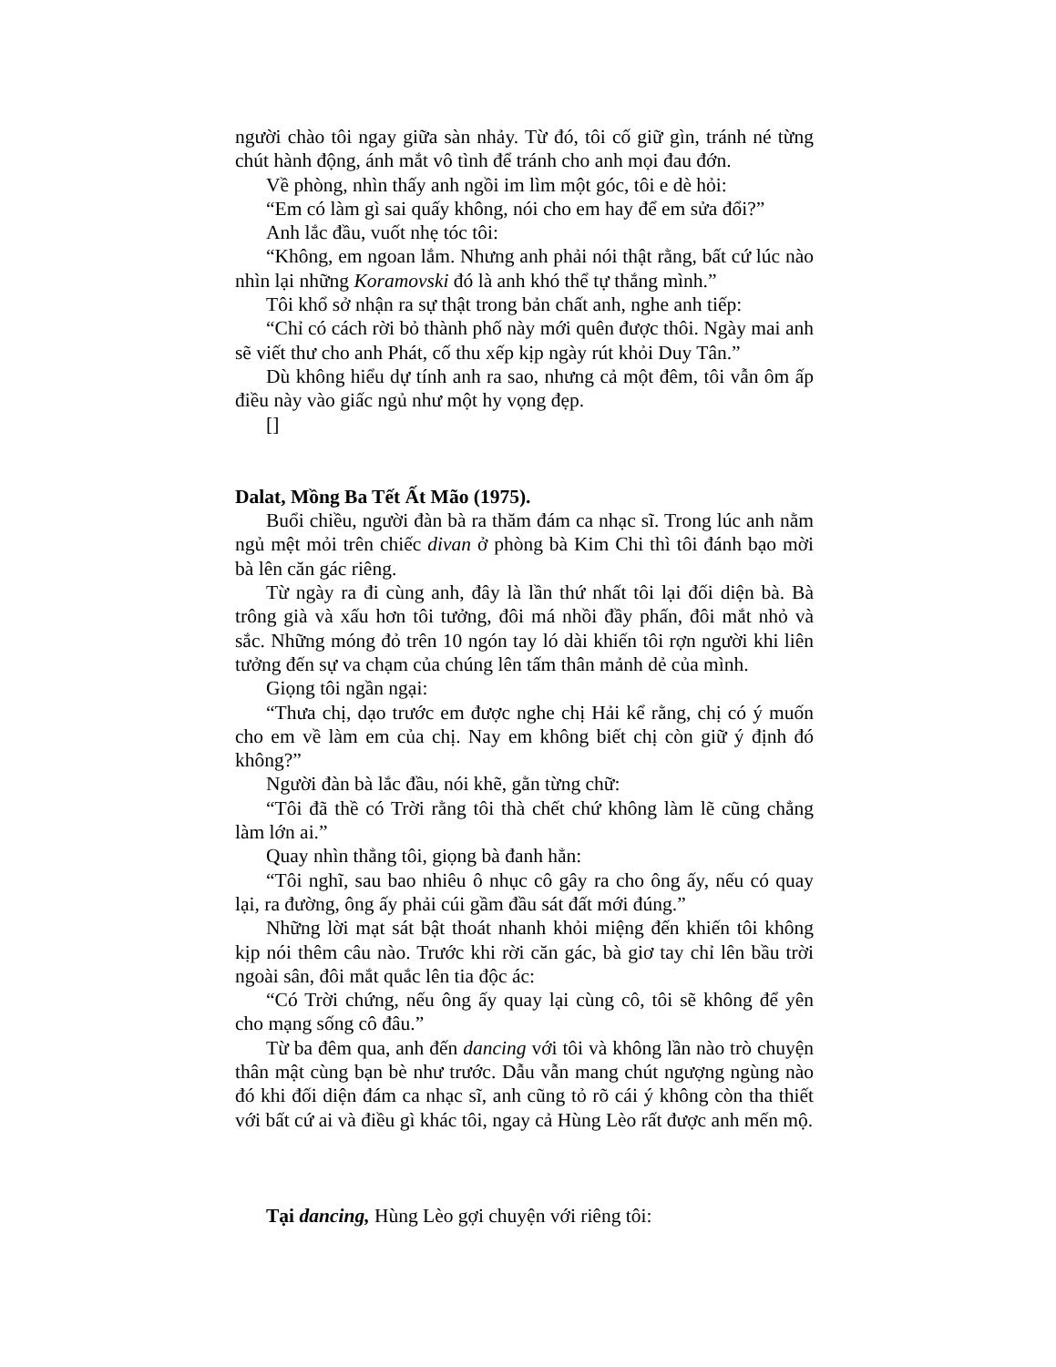người chào tôi ngay giữa sàn nhảy. Từ đó, tôi cố giữ gìn, tránh né từng chút hành động, ánh mắt vô tình để tránh cho anh mọi đau đớn.
Về phòng, nhìn thấy anh ngồi im lìm một góc, tôi e dè hỏi:
“Em có làm gì sai quấy không, nói cho em hay để em sửa đổi?”
Anh lắc đầu, vuốt nhẹ tóc tôi:
“Không, em ngoan lắm. Nhưng anh phải nói thật rằng, bất cứ lúc nào nhìn lại những Koramovski đó là anh khó thể tự thắng mình.”
Tôi khổ sở nhận ra sự thật trong bản chất anh, nghe anh tiếp:
“Chỉ có cách rời bỏ thành phố này mới quên được thôi. Ngày mai anh sẽ viết thư cho anh Phát, cố thu xếp kịp ngày rút khỏi Duy Tân.”
Dù không hiểu dự tính anh ra sao, nhưng cả một đêm, tôi vẫn ôm ấp điều này vào giấc ngủ như một hy vọng đẹp.
[]
Dalat, Mồng Ba Tết Ất Mão (1975).
Buổi chiều, người đàn bà ra thăm đám ca nhạc sĩ. Trong lúc anh nằm ngủ mệt mỏi trên chiếc divan ở phòng bà Kim Chi thì tôi đánh bạo mời bà lên căn gác riêng.
Từ ngày ra đi cùng anh, đây là lần thứ nhất tôi lại đối diện bà. Bà trông già và xấu hơn tôi tưởng, đôi má nhồi đầy phấn, đôi mắt nhỏ và sắc. Những móng đỏ trên 10 ngón tay ló dài khiến tôi rợn người khi liên tưởng đến sự va chạm của chúng lên tấm thân mảnh dẻ của mình.
Giọng tôi ngần ngại:
“Thưa chị, dạo trước em được nghe chị Hải kể rằng, chị có ý muốn cho em về làm em của chị. Nay em không biết chị còn giữ ý định đó không?”
Người đàn bà lắc đầu, nói khẽ, gằn từng chữ:
“Tôi đã thề có Trời rằng tôi thà chết chứ không làm lẽ cũng chẳng làm lớn ai.”
Quay nhìn thẳng tôi, giọng bà đanh hẳn:
“Tôi nghĩ, sau bao nhiêu ô nhục cô gây ra cho ông ấy, nếu có quay lại, ra đường, ông ấy phải cúi gầm đầu sát đất mới đúng.”
Những lời mạt sát bật thoát nhanh khỏi miệng đến khiến tôi không kịp nói thêm câu nào. Trước khi rời căn gác, bà giơ tay chỉ lên bầu trời ngoài sân, đôi mắt quắc lên tia độc ác:
“Có Trời chứng, nếu ông ấy quay lại cùng cô, tôi sẽ không để yên cho mạng sống cô đâu.”
Từ ba đêm qua, anh đến dancing với tôi và không lần nào trò chuyện thân mật cùng bạn bè như trước. Dẫu vẫn mang chút ngượng ngùng nào đó khi đối diện đám ca nhạc sĩ, anh cũng tỏ rõ cái ý không còn tha thiết với bất cứ ai và điều gì khác tôi, ngay cả Hùng Lèo rất được anh mến mộ.
Tại dancing, Hùng Lèo gợi chuyện với riêng tôi: